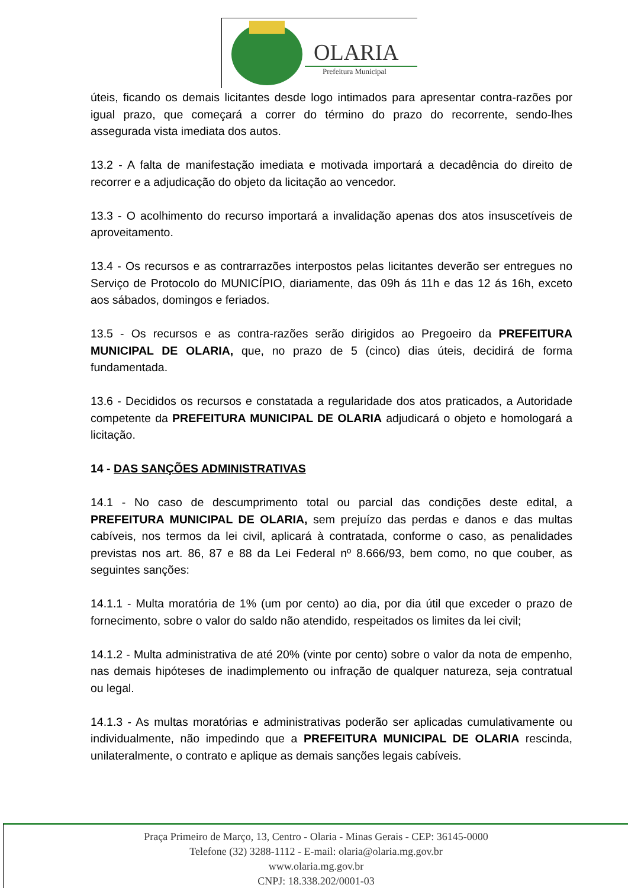OLARIA
Prefeitura Municipal
úteis, ficando os demais licitantes desde logo intimados para apresentar contra-razões por igual prazo, que começará a correr do término do prazo do recorrente, sendo-lhes assegurada vista imediata dos autos.
13.2 - A falta de manifestação imediata e motivada importará a decadência do direito de recorrer e a adjudicação do objeto da licitação ao vencedor.
13.3 - O acolhimento do recurso importará a invalidação apenas dos atos insuscetíveis de aproveitamento.
13.4 - Os recursos e as contrarrazões interpostos pelas licitantes deverão ser entregues no Serviço de Protocolo do MUNICÍPIO, diariamente, das 09h ás 11h e das 12 ás 16h, exceto aos sábados, domingos e feriados.
13.5 - Os recursos e as contra-razões serão dirigidos ao Pregoeiro da PREFEITURA MUNICIPAL DE OLARIA, que, no prazo de 5 (cinco) dias úteis, decidirá de forma fundamentada.
13.6 - Decididos os recursos e constatada a regularidade dos atos praticados, a Autoridade competente da PREFEITURA MUNICIPAL DE OLARIA adjudicará o objeto e homologará a licitação.
14 - DAS SANÇÕES ADMINISTRATIVAS
14.1 - No caso de descumprimento total ou parcial das condições deste edital, a PREFEITURA MUNICIPAL DE OLARIA, sem prejuízo das perdas e danos e das multas cabíveis, nos termos da lei civil, aplicará à contratada, conforme o caso, as penalidades previstas nos art. 86, 87 e 88 da Lei Federal nº 8.666/93, bem como, no que couber, as seguintes sanções:
14.1.1 - Multa moratória de 1% (um por cento) ao dia, por dia útil que exceder o prazo de fornecimento, sobre o valor do saldo não atendido, respeitados os limites da lei civil;
14.1.2 - Multa administrativa de até 20% (vinte por cento) sobre o valor da nota de empenho, nas demais hipóteses de inadimplemento ou infração de qualquer natureza, seja contratual ou legal.
14.1.3 - As multas moratórias e administrativas poderão ser aplicadas cumulativamente ou individualmente, não impedindo que a PREFEITURA MUNICIPAL DE OLARIA rescinda, unilateralmente, o contrato e aplique as demais sanções legais cabíveis.
Praça Primeiro de Março, 13, Centro - Olaria - Minas Gerais - CEP: 36145-0000
Telefone (32) 3288-1112 - E-mail: olaria@olaria.mg.gov.br
www.olaria.mg.gov.br
CNPJ: 18.338.202/0001-03